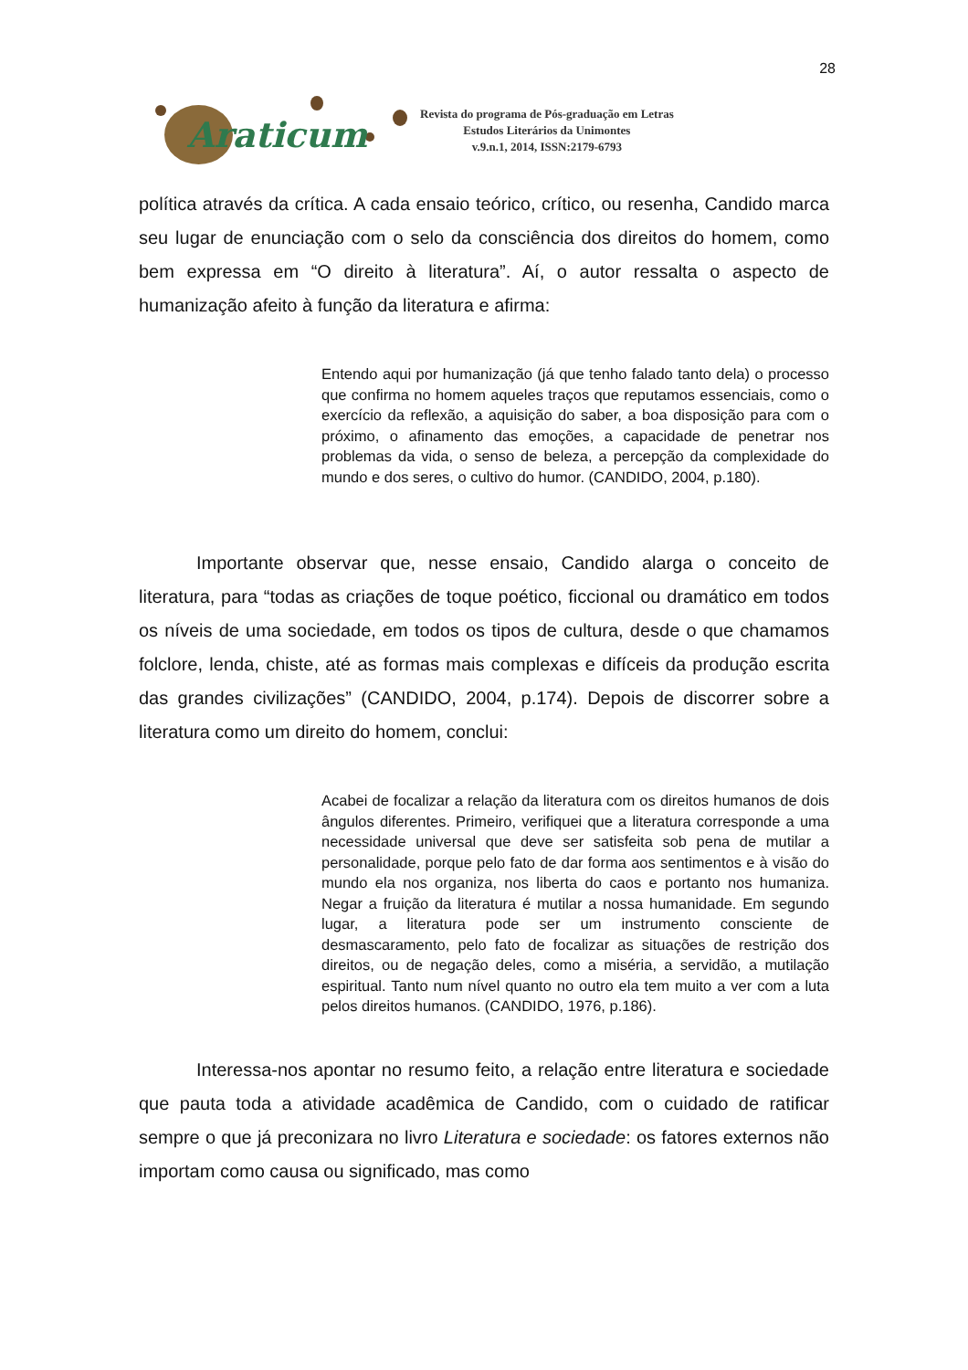28
Araticum
Revista do programa de Pós-graduação em Letras
Estudos Literários da Unimontes
v.9.n.1, 2014, ISSN:2179-6793
política através da crítica. A cada ensaio teórico, crítico, ou resenha, Candido marca seu lugar de enunciação com o selo da consciência dos direitos do homem, como bem expressa em “O direito à literatura”. Aí, o autor ressalta o aspecto de humanização afeito à função da literatura e afirma:
Entendo aqui por humanização (já que tenho falado tanto dela) o processo que confirma no homem aqueles traços que reputamos essenciais, como o exercício da reflexão, a aquisição do saber, a boa disposição para com o próximo, o afinamento das emoções, a capacidade de penetrar nos problemas da vida, o senso de beleza, a percepção da complexidade do mundo e dos seres, o cultivo do humor. (CANDIDO, 2004, p.180).
Importante observar que, nesse ensaio, Candido alarga o conceito de literatura, para “todas as criações de toque poético, ficcional ou dramático em todos os níveis de uma sociedade, em todos os tipos de cultura, desde o que chamamos folclore, lenda, chiste, até as formas mais complexas e difíceis da produção escrita das grandes civilizações” (CANDIDO, 2004, p.174). Depois de discorrer sobre a literatura como um direito do homem, conclui:
Acabei de focalizar a relação da literatura com os direitos humanos de dois ângulos diferentes. Primeiro, verifiquei que a literatura corresponde a uma necessidade universal que deve ser satisfeita sob pena de mutilar a personalidade, porque pelo fato de dar forma aos sentimentos e à visão do mundo ela nos organiza, nos liberta do caos e portanto nos humaniza. Negar a fruição da literatura é mutilar a nossa humanidade. Em segundo lugar, a literatura pode ser um instrumento consciente de desmascaramento, pelo fato de focalizar as situações de restrição dos direitos, ou de negação deles, como a miséria, a servidão, a mutilação espiritual. Tanto num nível quanto no outro ela tem muito a ver com a luta pelos direitos humanos. (CANDIDO, 1976, p.186).
Interessa-nos apontar no resumo feito, a relação entre literatura e sociedade que pauta toda a atividade acadêmica de Candido, com o cuidado de ratificar sempre o que já preconizara no livro Literatura e sociedade: os fatores externos não importam como causa ou significado, mas como